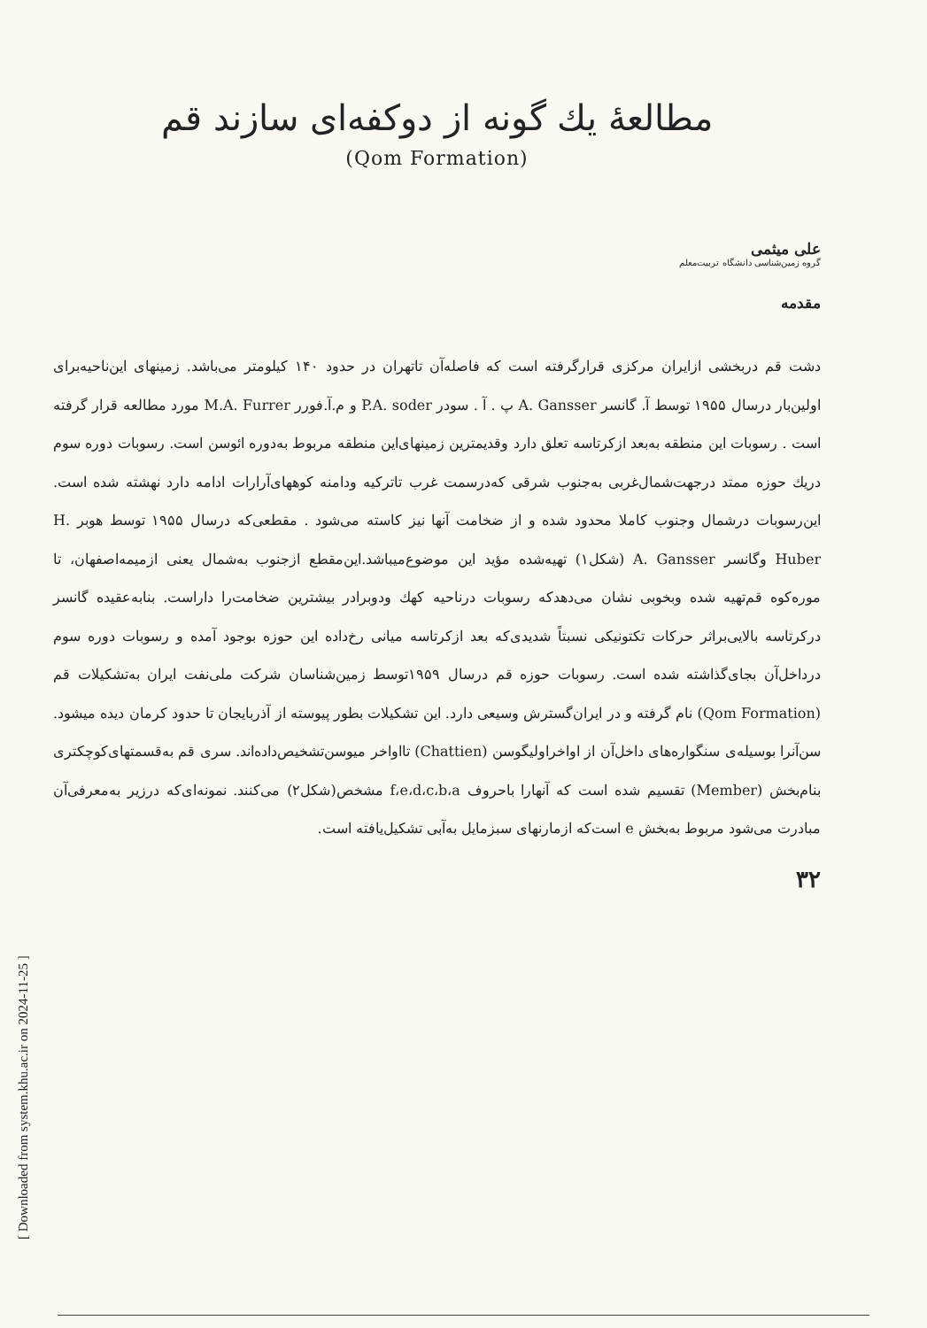[ Downloaded from system.khu.ac.ir on 2024-11-25 ]
مطالعهٔ یك گونه از دوکفه‌ای سازند قم
(Qom Formation)
علی میثمی
گروه زمین‌شناسی دانشگاه تربیت‌معلم
مقدمه
دشت قم دربخشی ازایران مرکزی قرارگرفته است که فاصله‌آن تاتهران در حدود ۱۴۰ کیلومتر می‌باشد. زمینهای این‌ناحیه‌برای اولین‌بار درسال ۱۹۵۵ توسط آ. گانسر A. Gansser پ . آ . سودر P.A. soder و م.آ.فورر M.A. Furrer مورد مطالعه قرار گرفته است . رسوبات این منطقه به‌بعد ازکرتاسه تعلق دارد وقدیمترین زمینهای‌این منطقه مربوط به‌دوره ائوسن است. رسوبات دوره سوم دریك حوزه ممتد درجهت‌شمال‌غربی به‌جنوب شرقی که‌درسمت غرب تاترکیه ودامنه کوههای‌آرارات ادامه دارد نهشته شده است. این‌رسوبات درشمال وجنوب کاملا محدود شده و از ضخامت آنها نیز کاسته می‌شود . مقطعی‌که درسال ۱۹۵۵ توسط هوبر H. Huber وگانسر A. Gansser (شکل۱) تهیه‌شده مؤید این موضوع‌میباشد.این‌مقطع ازجنوب به‌شمال یعنی ازمیمه‌اصفهان، تا موره‌کوه قم‌تهیه شده وبخوبی نشان می‌دهدکه رسوبات درناحیه کهك ودوبرادر بیشترین ضخامت‌را داراست. بنابه‌عقیده گانسر درکرتاسه بالایی‌براثر حرکات تکتونیکی نسبتاً شدیدی‌که بعد ازکرتاسه میانی رخ‌داده این حوزه بوجود آمده و رسوبات دوره سوم درداخل‌آن بجای‌گذاشته شده است. رسوبات حوزه قم درسال ۱۹۵۹توسط زمین‌شناسان شرکت ملی‌نفت ایران به‌تشکیلات قم (Qom Formation) نام گرفته و در ایران‌گسترش وسیعی دارد. این تشکیلات بطور پیوسته از آذربایجان تا حدود کرمان دیده میشود. سن‌آنرا بوسیله‌ی سنگواره‌های داخل‌آن از اواخراولیگوسن (Chattien) تااواخر میوسن‌تشخیص‌داده‌اند. سری قم به‌قسمتهای‌کوچکتری بنام‌بخش (Member) تقسیم شده است که آنهارا باحروف f،e،d،c،b،a مشخص(شکل۲) می‌کنند. نمونه‌ای‌که درزیر به‌معرفی‌آن مبادرت می‌شود مربوط به‌بخش e است‌که ازمارنهای سبزمایل به‌آبی تشکیل‌یافته است.
۳۲